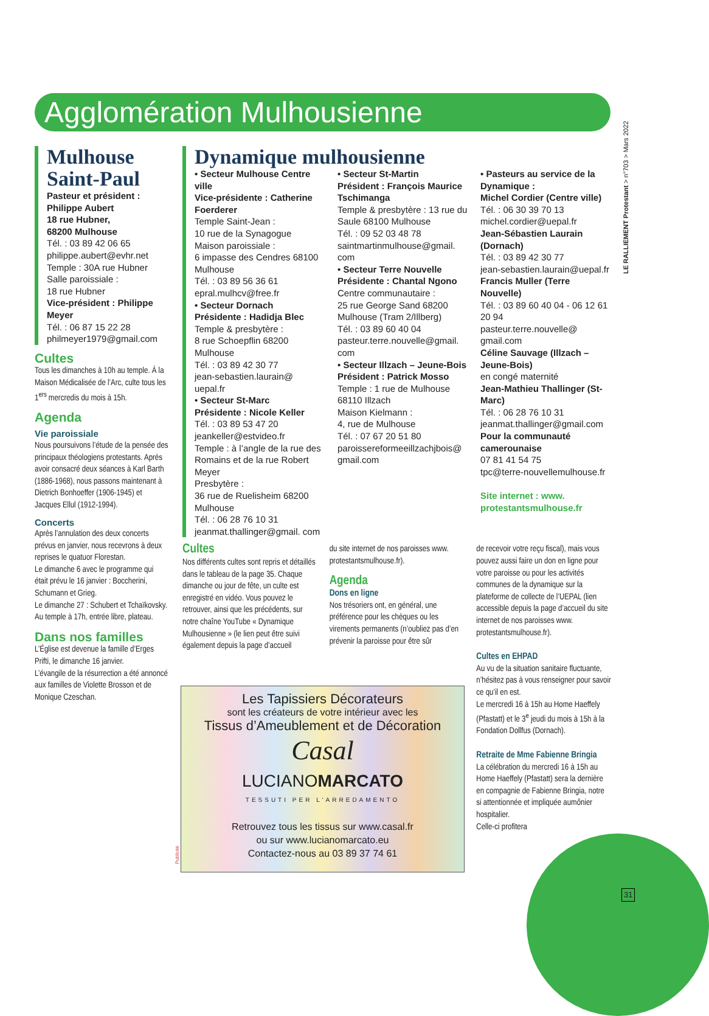Agglomération Mulhousienne
LE RALLIEMENT Protestant > n°703 > Mars 2022
Mulhouse Saint-Paul
Pasteur et président : Philippe Aubert
18 rue Hubner,
68200 Mulhouse
Tél. : 03 89 42 06 65
philippe.aubert@evhr.net
Temple : 30A rue Hubner
Salle paroissiale :
18 rue Hubner
Vice-président : Philippe Meyer
Tél. : 06 87 15 22 28
philmeyer1979@gmail.com
Cultes
Tous les dimanches à 10h au temple. À la Maison Médicalisée de l’Arc, culte tous les 1<sup>ers</sup> mercredis du mois à 15h.
Agenda
Vie paroissiale
Nous poursuivons l’étude de la pensée des principaux théologiens protestants. Après avoir consacré deux séances à Karl Barth (1886-1968), nous passons maintenant à Dietrich Bonhoeffer (1906-1945) et Jacques Ellul (1912-1994).
Concerts
Après l’annulation des deux concerts prévus en janvier, nous recevrons à deux reprises le quatuor Florestan.
Le dimanche 6 avec le programme qui était prévu le 16 janvier : Boccherini, Schumann et Grieg.
Le dimanche 27 : Schubert et Tchaïkovsky. Au temple à 17h, entrée libre, plateau.
Dans nos familles
L’Église est devenue la famille d’Erges Prifti, le dimanche 16 janvier.
L’évangile de la résurrection a été annoncé aux familles de Violette Brosson et de Monique Czeschan.
Dynamique mulhousienne
• Secteur Mulhouse Centre ville
Vice-présidente : Catherine Foerderer
Temple Saint-Jean :
10 rue de la Synagogue
Maison paroissiale :
6 impasse des Cendres 68100 Mulhouse
Tél. : 03 89 56 36 61
epral.mulhcv@free.fr
• Secteur Dornach
Présidente : Hadidja Blec
Temple & presbytère :
8 rue Schoepflin 68200 Mulhouse
Tél. : 03 89 42 30 77
jean-sebastien.laurain@ uepal.fr
• Secteur St-Marc
Présidente : Nicole Keller
Tél. : 03 89 53 47 20
jeankeller@estvideo.fr
Temple : à l’angle de la rue des Romains et de la rue Robert Meyer
Presbytère :
36 rue de Ruelisheim 68200 Mulhouse
Tél. : 06 28 76 10 31
jeanmat.thallinger@gmail. com
• Secteur St-Martin
Président : François Maurice Tschimanga
Temple & presbytère : 13 rue du Saule 68100 Mulhouse
Tél. : 09 52 03 48 78
saintmartinmulhouse@gmail. com
• Secteur Terre Nouvelle
Présidente : Chantal Ngono
Centre communautaire :
25 rue George Sand 68200 Mulhouse (Tram 2/Illberg)
Tél. : 03 89 60 40 04
pasteur.terre.nouvelle@gmail. com
• Secteur Illzach – Jeune-Bois
Président : Patrick Mosso
Temple : 1 rue de Mulhouse 68110 Illzach
Maison Kielmann :
4, rue de Mulhouse
Tél. : 07 67 20 51 80
paroissereformeeillzachjbois@ gmail.com
• Pasteurs au service de la Dynamique :
Michel Cordier (Centre ville)
Tél. : 06 30 39 70 13
michel.cordier@uepal.fr
Jean-Sébastien Laurain (Dornach)
Tél. : 03 89 42 30 77
jean-sebastien.laurain@uepal.fr
Francis Muller (Terre Nouvelle)
Tél. : 03 89 60 40 04 - 06 12 61 20 94
pasteur.terre.nouvelle@ gmail.com
Céline Sauvage (Illzach – Jeune-Bois)
en congé maternité
Jean-Mathieu Thallinger (St-Marc)
Tél. : 06 28 76 10 31
jeanmat.thallinger@gmail.com
Pour la communauté camerounaise
07 81 41 54 75
tpc@terre-nouvellemulhouse.fr
Site internet : www. protestantsmulhouse.fr
Cultes
Nos différents cultes sont repris et détaillés dans le tableau de la page 35. Chaque dimanche ou jour de fête, un culte est enregistré en vidéo. Vous pouvez le retrouver, ainsi que les précédents, sur notre chaîne YouTube « Dynamique Mulhousienne » (le lien peut être suivi également depuis la page d’accueil
du site internet de nos paroisses www. protestantsmulhouse.fr).
Agenda
Dons en ligne
Nos trésoriers ont, en général, une préférence pour les chèques ou les virements permanents (n’oubliez pas d’en prévenir la paroisse pour être sûr
de recevoir votre reçu fiscal), mais vous pouvez aussi faire un don en ligne pour votre paroisse ou pour les activités communes de la dynamique sur la plateforme de collecte de l’UEPAL (lien accessible depuis la page d’accueil du site internet de nos paroisses www. protestantsmulhouse.fr).
Cultes en EHPAD
Au vu de la situation sanitaire fluctuante, n’hésitez pas à vous renseigner pour savoir ce qu’il en est.
Le mercredi 16 à 15h au Home Haeffely (Pfastatt) et le 3<sup>e</sup> jeudi du mois à 15h à la Fondation Dollfus (Dornach).
Retraite de Mme Fabienne Bringia
La célébration du mercredi 16 à 15h au Home Haeffely (Pfastatt) sera la dernière en compagnie de Fabienne Bringia, notre si attentionnée et impliquée aumônier hospitalier.
Celle-ci profitera
Les Tapissiers Décorateurs
sont les créateurs de votre intérieur avec les
Tissus d’Ameublement et de Décoration
Casal
LUCIANOMARCATO
TESSUTI PER L'ARREDAMENTO
Retrouvez tous les tissus sur www.casal.fr
ou sur www.lucianomarcato.eu
Contactez-nous au 03 89 37 74 61
Publicité
31